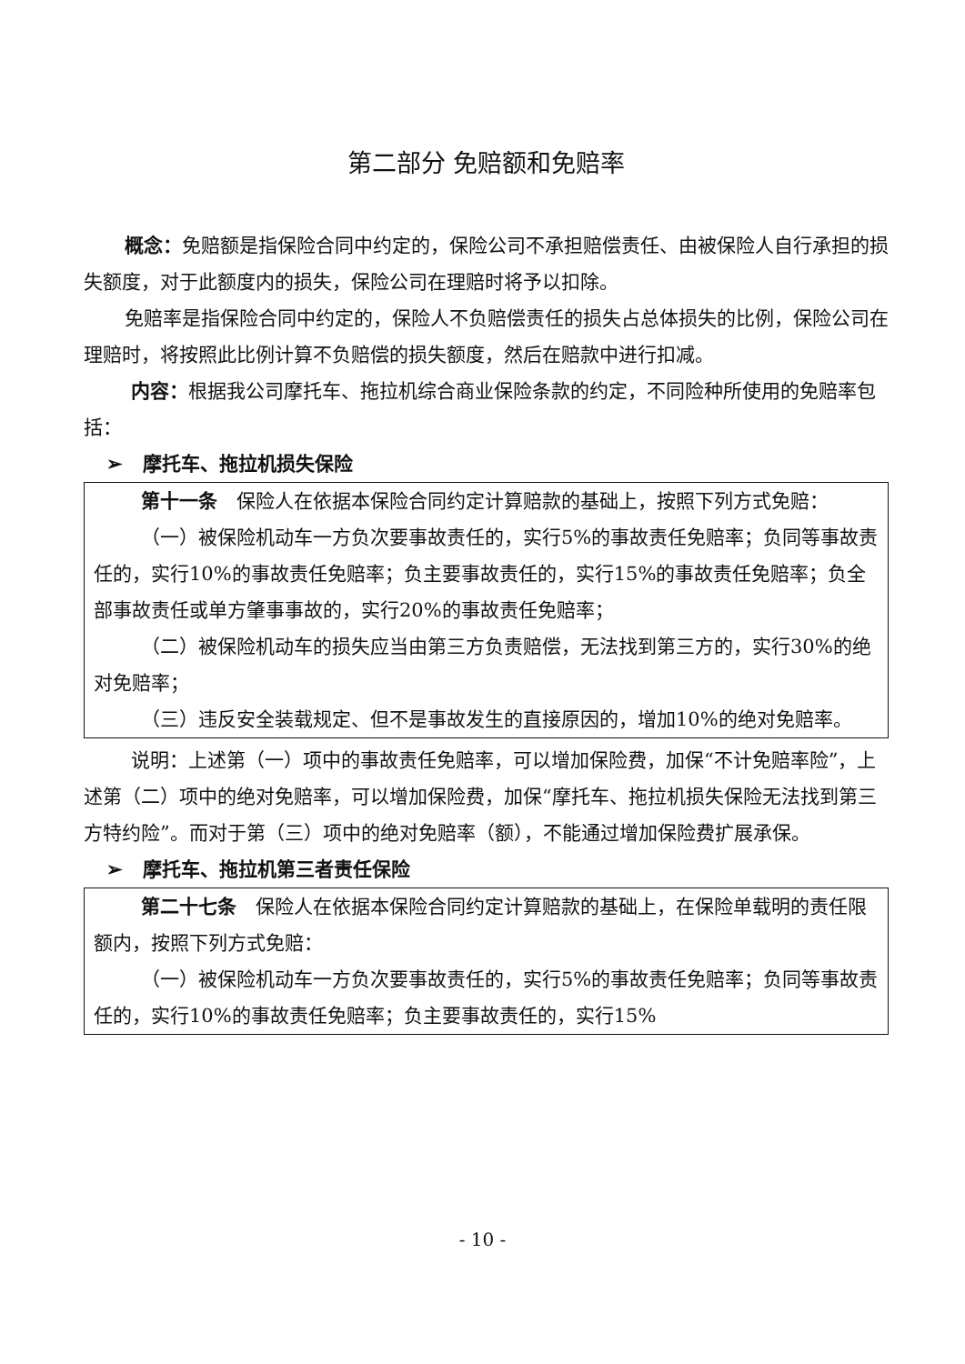第二部分 免赔额和免赔率
概念：免赔额是指保险合同中约定的，保险公司不承担赔偿责任、由被保险人自行承担的损失额度，对于此额度内的损失，保险公司在理赔时将予以扣除。
免赔率是指保险合同中约定的，保险人不负赔偿责任的损失占总体损失的比例，保险公司在理赔时，将按照此比例计算不负赔偿的损失额度，然后在赔款中进行扣减。
内容：根据我公司摩托车、拖拉机综合商业保险条款的约定，不同险种所使用的免赔率包括：
➢ 摩托车、拖拉机损失保险
第十一条　保险人在依据本保险合同约定计算赔款的基础上，按照下列方式免赔：
（一）被保险机动车一方负次要事故责任的，实行5%的事故责任免赔率；负同等事故责任的，实行10%的事故责任免赔率；负主要事故责任的，实行15%的事故责任免赔率；负全部事故责任或单方肇事事故的，实行20%的事故责任免赔率；
（二）被保险机动车的损失应当由第三方负责赔偿，无法找到第三方的，实行30%的绝对免赔率；
（三）违反安全装载规定、但不是事故发生的直接原因的，增加10%的绝对免赔率。
说明：上述第（一）项中的事故责任免赔率，可以增加保险费，加保“不计免赔率险”，上述第（二）项中的绝对免赔率，可以增加保险费，加保“摩托车、拖拉机损失保险无法找到第三方特约险”。而对于第（三）项中的绝对免赔率（额），不能通过增加保险费扩展承保。
➢ 摩托车、拖拉机第三者责任保险
第二十七条　保险人在依据本保险合同约定计算赔款的基础上，在保险单载明的责任限额内，按照下列方式免赔：
（一）被保险机动车一方负次要事故责任的，实行5%的事故责任免赔率；负同等事故责任的，实行10%的事故责任免赔率；负主要事故责任的，实行15%
- 10 -